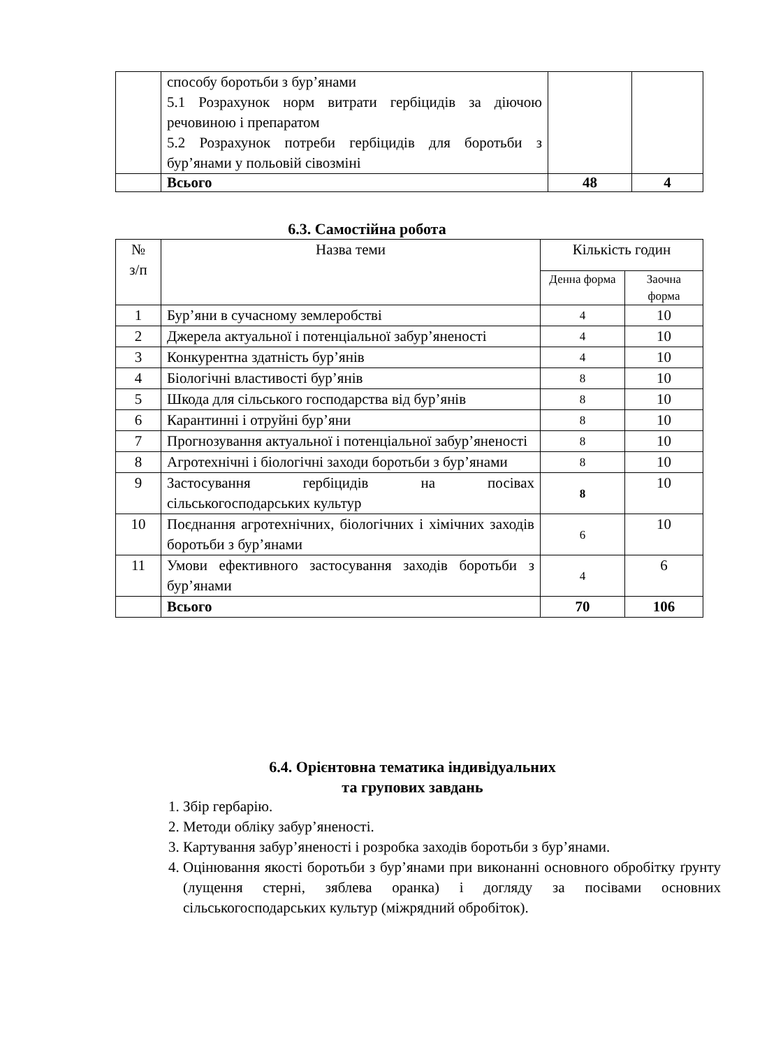| | способу боротьби з бур’янами 5.1 Розрахунок норм витрати гербіцидів за діючою речовиною і препаратом 5.2 Розрахунок потреби гербіцидів для боротьби з бур’янами у польовій сівозміні | | |
| | Всього | 48 | 4 |
6.3. Самостійна робота
| № з/п | Назва теми | Кількість годин | |
| --- | --- | --- | --- |
| | | Денна форма | Заочна форма |
| 1 | Бур’яни в сучасному землеробстві | 4 | 10 |
| 2 | Джерела актуальної і потенціальної забур’яненості | 4 | 10 |
| 3 | Конкурентна здатність бур’янів | 4 | 10 |
| 4 | Біологічні властивості бур’янів | 8 | 10 |
| 5 | Шкода для сільського господарства від бур’янів | 8 | 10 |
| 6 | Карантинні і отруйні бур’яни | 8 | 10 |
| 7 | Прогнозування актуальної і потенціальної забур’яненості | 8 | 10 |
| 8 | Агротехнічні і біологічні заходи боротьби з бур’янами | 8 | 10 |
| 9 | Застосування гербіцидів на посівах сільськогосподарських культур | 8 | 10 |
| 10 | Поєднання агротехнічних, біологічних і хімічних заходів боротьби з бур’янами | 6 | 10 |
| 11 | Умови ефективного застосування заходів боротьби з бур’янами | 4 | 6 |
| | Всього | 70 | 106 |
6.4. Орієнтовна тематика індивідуальних
та групових завдань
1. Збір гербарію.
2. Методи обліку забур’яненості.
3. Картування забур’яненості і розробка заходів боротьби з бур’янами.
4. Оцінювання якості боротьби з бур’янами при виконанні основного обробітку ґрунту (лущення стерні, зяблева оранка) і догляду за посівами основних сільськогосподарських культур (міжрядний обробіток).